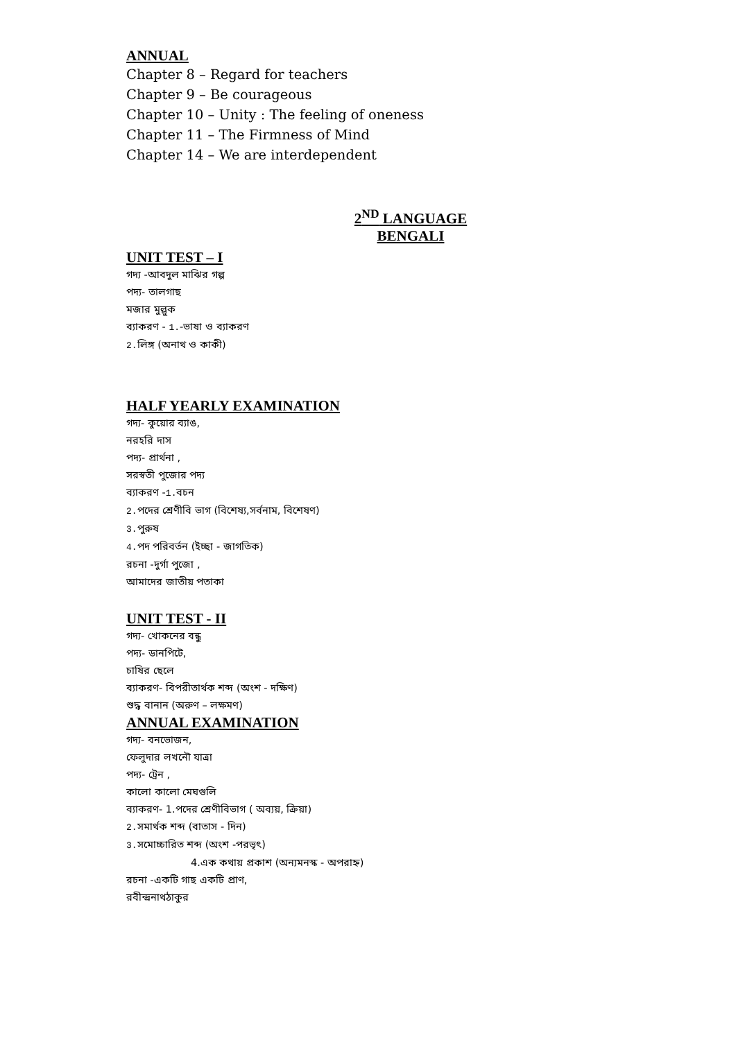ANNUAL
Chapter 8 – Regard for teachers
Chapter 9 – Be courageous
Chapter 10 – Unity : The feeling of oneness
Chapter 11 – The Firmness of Mind
Chapter 14 – We are interdependent
2<sup>ND</sup> LANGUAGE
BENGALI
UNIT TEST – I
গদ্য -আবদুল মাঝির গল্প
পদ্য- তালগাছ
মজার মুল্লুক
ব্যাকরণ - 1.-ভাষা ও ব্যাকরণ
2. লিঙ্গ (অনাথ ও কাকী)
HALF YEARLY EXAMINATION
গদ্য- কুয়োর ব্যাঙ,
নরহরি দাস
পদ্য- প্রার্থনা ,
সরস্বতী পুজোর পদ্য
ব্যাকরণ -1. বচন
2. পদের শ্রেণীবি ভাগ (বিশেষ্য,সর্বনাম, বিশেষণ)
3. পুরুষ
4. পদ পরিবর্তন (ইচ্ছা - জাগতিক)
রচনা -দুর্গা পুজো ,
আমাদের জাতীয় পতাকা
UNIT TEST - II
গদ্য- খোকনের বন্ধু
পদ্য- ডানপিটে,
চাষির ছেলে
ব্যাকরণ- বিপরীতার্থক শব্দ (অংশ - দক্ষিণ)
শুদ্ধ বানান (অরুণ – লক্ষমণ)
ANNUAL EXAMINATION
গদ্য- বনভোজন,
ফেলুদার লখনৌ যাত্রা
পদ্য- ট্রেন ,
কালো কালো মেঘগুলি
ব্যাকরণ- 1.পদের শ্রেণীবিভাগ ( অব্যয়, ক্রিয়া)
2. সমার্থক শব্দ (বাতাস - দিন)
3. সমোচ্চারিত শব্দ (অংশ -পরভৃৎ)
4.এক কথায় প্রকাশ (অন্যমনস্ক - অপরাহ্ন)
রচনা -একটি গাছ একটি প্রাণ,
রবীন্দ্রনাথঠাকুর